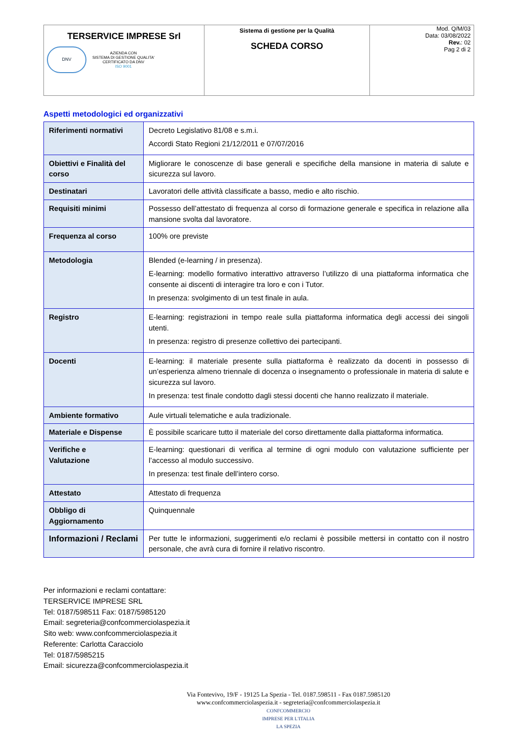| TERSERVICE IMPRESE Srl DNV AZIENDA CON SISTEMA DI GESTIONE QUALITA' CERTIFICATO DA DNV ISO 9001 | Sistema di gestione per la Qualità SCHEDA CORSO | Mod. Q/M/03 Data: 03/08/2022 Rev. : 02 Pag 2 di 2 |
Aspetti metodologici ed organizzativi
| Riferimenti normativi | Decreto Legislativo 81/08 e s.m.i. Accordi Stato Regioni 21/12/2011 e 07/07/2016 |
| Obiettivi e Finalità del corso | Migliorare le conoscenze di base generali e specifiche della mansione in materia di salute e sicurezza sul lavoro. |
| Destinatari | Lavoratori delle attività classificate a basso, medio e alto rischio. |
| Requisiti minimi | Possesso dell’attestato di frequenza al corso di formazione generale e specifica in relazione alla mansione svolta dal lavoratore. |
| Frequenza al corso | 100% ore previste |
| Metodologia | Blended (e-learning / in presenza). E-learning: modello formativo interattivo attraverso l’utilizzo di una piattaforma informatica che consente ai discenti di interagire tra loro e con i Tutor. In presenza: svolgimento di un test finale in aula. |
| Registro | E-learning: registrazioni in tempo reale sulla piattaforma informatica degli accessi dei singoli utenti. In presenza: registro di presenze collettivo dei partecipanti. |
| Docenti | E-learning: il materiale presente sulla piattaforma è realizzato da docenti in possesso di un’esperienza almeno triennale di docenza o insegnamento o professionale in materia di salute e sicurezza sul lavoro. In presenza: test finale condotto dagli stessi docenti che hanno realizzato il materiale. |
| Ambiente formativo | Aule virtuali telematiche e aula tradizionale. |
| Materiale e Dispense | È possibile scaricare tutto il materiale del corso direttamente dalla piattaforma informatica. |
| Verifiche e Valutazione | E-learning: questionari di verifica al termine di ogni modulo con valutazione sufficiente per l’accesso al modulo successivo. In presenza: test finale dell’intero corso. |
| Attestato | Attestato di frequenza |
| Obbligo di Aggiornamento | Quinquennale |
| Informazioni / Reclami | Per tutte le informazioni, suggerimenti e/o reclami è possibile mettersi in contatto con il nostro personale, che avrà cura di fornire il relativo riscontro. |
Per informazioni e reclami contattare:
TERSERVICE IMPRESE SRL
Tel: 0187/598511 Fax: 0187/5985120
Email: segreteria@confcommerciolaspezia.it
Sito web: www.confcommerciolaspezia.it
Referente: Carlotta Caracciolo
Tel: 0187/5985215
Email: sicurezza@confcommerciolaspezia.it
Via Fontevivo, 19/F - 19125 La Spezia - Tel. 0187.598511 - Fax 0187.5985120
www.confcommerciolaspezia.it - segreteria@confcommerciolaspezia.it
CONFCOMMERCIO
IMPRESE PER L'ITALIA
LA SPEZIA